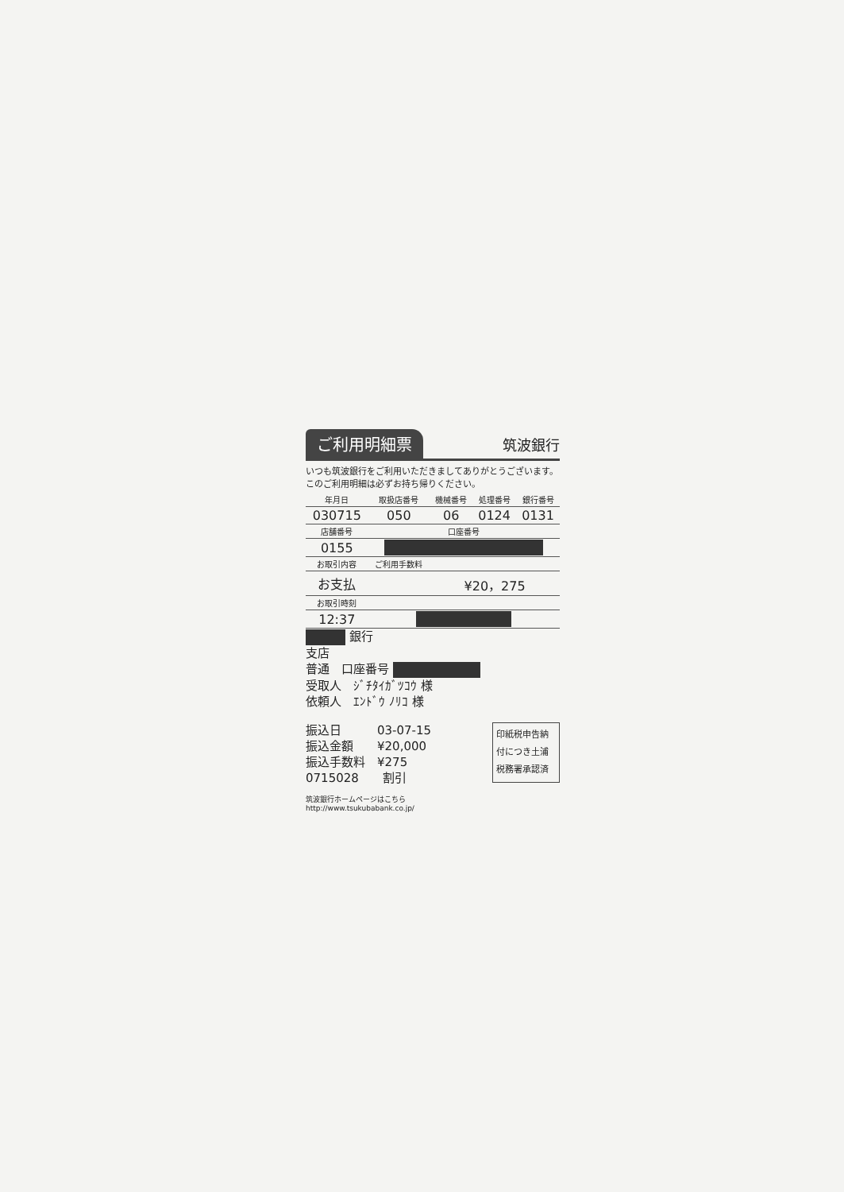ご利用明細票 筑波銀行
いつも筑波銀行をご利用いただきましてありがとうございます。このご利用明細は必ずお持ち帰りください。
| 年月日 | 取扱店番号 | 機械番号 | 処理番号 | 銀行番号 |
| --- | --- | --- | --- | --- |
| 030715 | 050 | 06 | 0124 | 0131 |
| 店舗番号 | 口座番号 | | | |
| 0155 | | | | |
| お取引内容 | ご利用手数料 | | | |
| お支払 | | ¥20，275 | | |
| お取引時刻 | | | | |
| 12:37 | | | | |
銀行
支店
普通　口座番号
受取人　ｼﾞﾁﾀｲｶﾞﾂｺｳ 様
依頼人　ｴﾝﾄﾞｳ ﾉﾘｺ 様
印紙税申告納
付につき土浦
税務署承認済
振込日　　　03-07-15
振込金額　　¥20,000
振込手数料　¥275
0715028　　割引
筑波銀行ホームページはこちら
http://www.tsukubabank.co.jp/